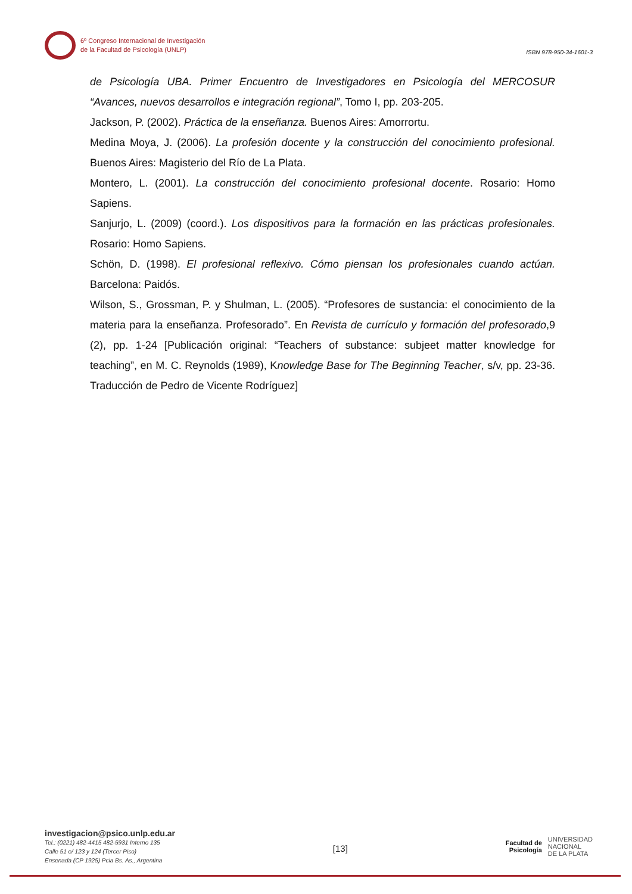6º Congreso Internacional de Investigación
de la Facultad de Psicología (UNLP)
ISBN 978-950-34-1601-3
de Psicología UBA. Primer Encuentro de Investigadores en Psicología del MERCOSUR “Avances, nuevos desarrollos e integración regional”, Tomo I, pp. 203-205.
Jackson, P. (2002). Práctica de la enseñanza. Buenos Aires: Amorrortu.
Medina Moya, J. (2006). La profesión docente y la construcción del conocimiento profesional. Buenos Aires: Magisterio del Río de La Plata.
Montero, L. (2001). La construcción del conocimiento profesional docente. Rosario: Homo Sapiens.
Sanjurjo, L. (2009) (coord.). Los dispositivos para la formación en las prácticas profesionales. Rosario: Homo Sapiens.
Schön, D. (1998). El profesional reflexivo. Cómo piensan los profesionales cuando actúan. Barcelona: Paidós.
Wilson, S., Grossman, P. y Shulman, L. (2005). “Profesores de sustancia: el conocimiento de la materia para la enseñanza. Profesorado”. En Revista de currículo y formación del profesorado,9 (2), pp. 1-24 [Publicación original: “Teachers of substance: subjeet matter knowledge for teaching”, en M. C. Reynolds (1989), Knowledge Base for The Beginning Teacher, s/v, pp. 23-36. Traducción de Pedro de Vicente Rodríguez]
investigacion@psico.unlp.edu.ar
Tel.: (0221) 482-4415 482-5931 Interno 135
Calle 51 e/ 123 y 124 (Tercer Piso)
Ensenada (CP 1925) Pcia Bs. As., Argentina
[13]
Facultad de
Psicología UNIVERSIDAD
NACIONAL
DE LA PLATA